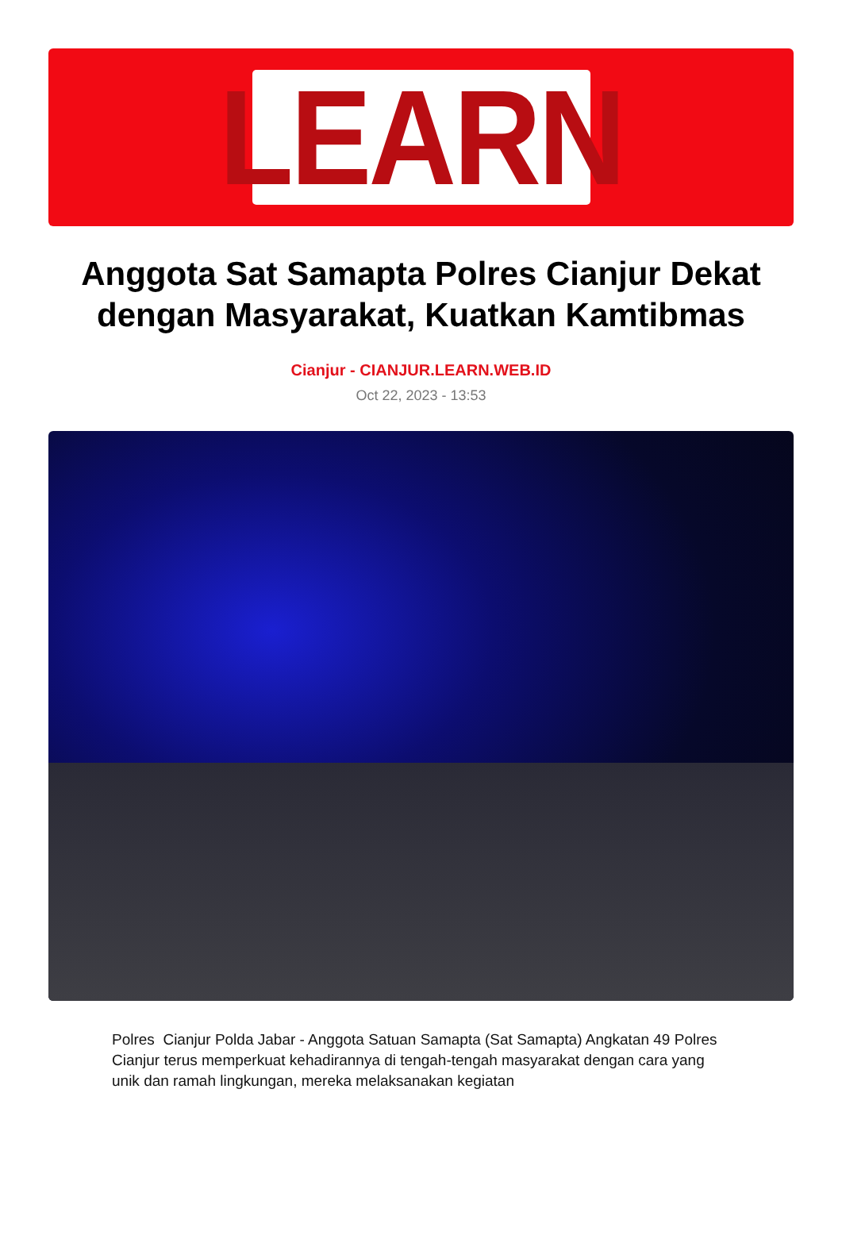LEARN
Anggota Sat Samapta Polres Cianjur Dekat dengan Masyarakat, Kuatkan Kamtibmas
Cianjur - CIANJUR.LEARN.WEB.ID
Oct 22, 2023 - 13:53
Polres Cianjur Polda Jabar - Anggota Satuan Samapta (Sat Samapta) Angkatan 49 Polres Cianjur terus memperkuat kehadirannya di tengah-tengah masyarakat dengan cara yang unik dan ramah lingkungan, mereka melaksanakan kegiatan